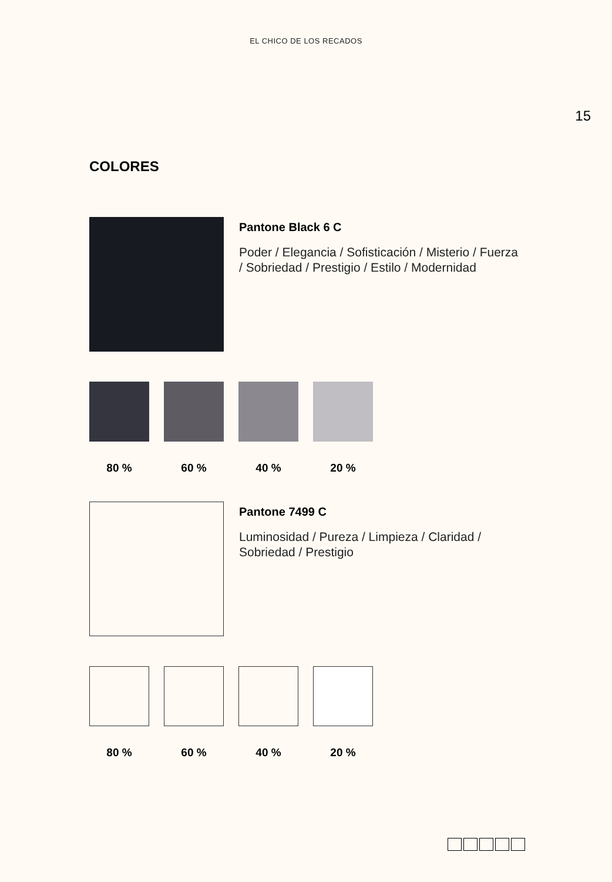EL CHICO DE LOS RECADOS
15
COLORES
Pantone Black 6 C
Poder / Elegancia / Sofisticación / Misterio / Fuerza / Sobriedad / Prestigio / Estilo / Modernidad
80 % 60 % 40 % 20 %
Pantone 7499 C
Luminosidad / Pureza / Limpieza / Claridad / Sobriedad / Prestigio
80 % 60 % 40 % 20 %